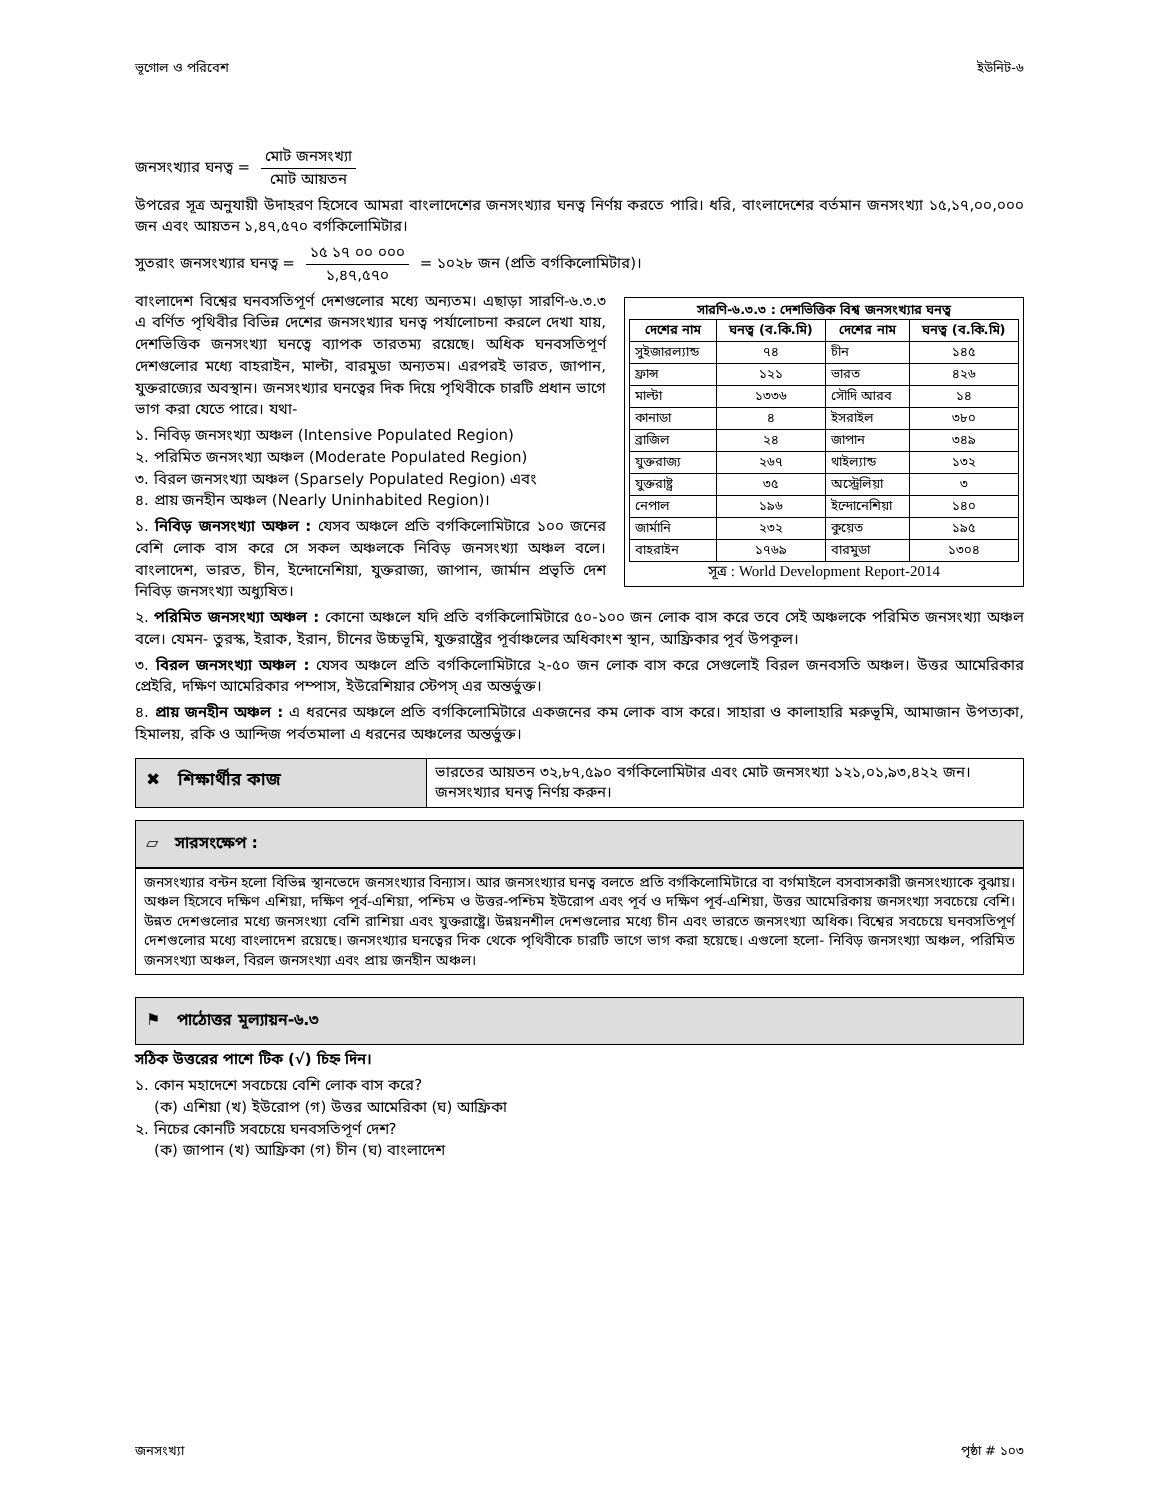ভূগোল ও পরিবেশ ইউনিট-৬
জনসংখ্যার ঘনত্ব = মোট জনসংখ্যা মোট আয়তন
উপরের সূত্র অনুযায়ী উদাহরণ হিসেবে আমরা বাংলাদেশের জনসংখ্যার ঘনত্ব নির্ণয় করতে পারি। ধরি, বাংলাদেশের বর্তমান জনসংখ্যা ১৫,১৭,০০,০০০ জন এবং আয়তন ১,৪৭,৫৭০ বর্গকিলোমিটার।
সুতরাং জনসংখ্যার ঘনত্ব = ১৫ ১৭ ০০ ০০০ ১,৪৭,৫৭০ = ১০২৮ জন (প্রতি বর্গকিলোমিটার)।
সারণি-৬.৩.৩ : দেশভিত্তিক বিশ্ব জনসংখ্যার ঘনত্ব
| দেশের নাম | ঘনত্ব (ব.কি.মি) | দেশের নাম | ঘনত্ব (ব.কি.মি) |
| --- | --- | --- | --- |
| সুইজারল্যান্ড | ৭৪ | চীন | ১৪৫ |
| ফ্রান্স | ১২১ | ভারত | ৪২৬ |
| মাল্টা | ১৩৩৬ | সৌদি আরব | ১৪ |
| কানাডা | ৪ | ইসরাইল | ৩৮০ |
| ব্রাজিল | ২৪ | জাপান | ৩৪৯ |
| যুক্তরাজ্য | ২৬৭ | থাইল্যান্ড | ১৩২ |
| যুক্তরাষ্ট্র | ৩৫ | অস্ট্রেলিয়া | ৩ |
| নেপাল | ১৯৬ | ইন্দোনেশিয়া | ১৪০ |
| জার্মানি | ২৩২ | কুয়েত | ১৯৫ |
| বাহরাইন | ১৭৬৯ | বারমুডা | ১৩০৪ |
সূত্র : World Development Report-2014
বাংলাদেশ বিশ্বের ঘনবসতিপূর্ণ দেশগুলোর মধ্যে অন্যতম। এছাড়া সারণি-৬.৩.৩ এ বর্ণিত পৃথিবীর বিভিন্ন দেশের জনসংখ্যার ঘনত্ব পর্যালোচনা করলে দেখা যায়, দেশভিত্তিক জনসংখ্যা ঘনত্বে ব্যাপক তারতম্য রয়েছে। অধিক ঘনবসতিপূর্ণ দেশগুলোর মধ্যে বাহরাইন, মাল্টা, বারমুডা অন্যতম। এরপরই ভারত, জাপান, যুক্তরাজ্যের অবস্থান। জনসংখ্যার ঘনত্বের দিক দিয়ে পৃথিবীকে চারটি প্রধান ভাগে ভাগ করা যেতে পারে। যথা-
১. নিবিড় জনসংখ্যা অঞ্চল (Intensive Populated Region)
২. পরিমিত জনসংখ্যা অঞ্চল (Moderate Populated Region)
৩. বিরল জনসংখ্যা অঞ্চল (Sparsely Populated Region) এবং
৪. প্রায় জনহীন অঞ্চল (Nearly Uninhabited Region)।
১. নিবিড় জনসংখ্যা অঞ্চল : যেসব অঞ্চলে প্রতি বর্গকিলোমিটারে ১০০ জনের বেশি লোক বাস করে সে সকল অঞ্চলকে নিবিড় জনসংখ্যা অঞ্চল বলে। বাংলাদেশ, ভারত, চীন, ইন্দোনেশিয়া, যুক্তরাজ্য, জাপান, জার্মান প্রভৃতি দেশ নিবিড় জনসংখ্যা অধ্যুষিত।
২. পরিমিত জনসংখ্যা অঞ্চল : কোনো অঞ্চলে যদি প্রতি বর্গকিলোমিটারে ৫০-১০০ জন লোক বাস করে তবে সেই অঞ্চলকে পরিমিত জনসংখ্যা অঞ্চল বলে। যেমন- তুরস্ক, ইরাক, ইরান, চীনের উচ্চভূমি, যুক্তরাষ্ট্রের পূর্বাঞ্চলের অধিকাংশ স্থান, আফ্রিকার পূর্ব উপকূল।
৩. বিরল জনসংখ্যা অঞ্চল : যেসব অঞ্চলে প্রতি বর্গকিলোমিটারে ২-৫০ জন লোক বাস করে সেগুলোই বিরল জনবসতি অঞ্চল। উত্তর আমেরিকার প্রেইরি, দক্ষিণ আমেরিকার পম্পাস, ইউরেশিয়ার স্টেপস্ এর অন্তর্ভুক্ত।
৪. প্রায় জনহীন অঞ্চল : এ ধরনের অঞ্চলে প্রতি বর্গকিলোমিটারে একজনের কম লোক বাস করে। সাহারা ও কালাহারি মরুভূমি, আমাজান উপত্যকা, হিমালয়, রকি ও আন্দিজ পর্বতমালা এ ধরনের অঞ্চলের অন্তর্ভুক্ত।
✖ শিক্ষার্থীর কাজ
ভারতের আয়তন ৩২,৮৭,৫৯০ বর্গকিলোমিটার এবং মোট জনসংখ্যা ১২১,০১,৯৩,৪২২ জন। জনসংখ্যার ঘনত্ব নির্ণয় করুন।
▱ সারসংক্ষেপ :
জনসংখ্যার বন্টন হলো বিভিন্ন স্থানভেদে জনসংখ্যার বিন্যাস। আর জনসংখ্যার ঘনত্ব বলতে প্রতি বর্গকিলোমিটারে বা বর্গমাইলে বসবাসকারী জনসংখ্যাকে বুঝায়। অঞ্চল হিসেবে দক্ষিণ এশিয়া, দক্ষিণ পূর্ব-এশিয়া, পশ্চিম ও উত্তর-পশ্চিম ইউরোপ এবং পূর্ব ও দক্ষিণ পূর্ব-এশিয়া, উত্তর আমেরিকায় জনসংখ্যা সবচেয়ে বেশি। উন্নত দেশগুলোর মধ্যে জনসংখ্যা বেশি রাশিয়া এবং যুক্তরাষ্ট্রে। উন্নয়নশীল দেশগুলোর মধ্যে চীন এবং ভারতে জনসংখ্যা অধিক। বিশ্বের সবচেয়ে ঘনবসতিপূর্ণ দেশগুলোর মধ্যে বাংলাদেশ রয়েছে। জনসংখ্যার ঘনত্বের দিক থেকে পৃথিবীকে চারটি ভাগে ভাগ করা হয়েছে। এগুলো হলো- নিবিড় জনসংখ্যা অঞ্চল, পরিমিত জনসংখ্যা অঞ্চল, বিরল জনসংখ্যা এবং প্রায় জনহীন অঞ্চল।
⚑ পাঠোত্তর মূল্যায়ন-৬.৩
সঠিক উত্তরের পাশে টিক (√) চিহ্ন দিন।
১. কোন মহাদেশে সবচেয়ে বেশি লোক বাস করে?
(ক) এশিয়া (খ) ইউরোপ (গ) উত্তর আমেরিকা (ঘ) আফ্রিকা
২. নিচের কোনটি সবচেয়ে ঘনবসতিপূর্ণ দেশ?
(ক) জাপান (খ) আফ্রিকা (গ) চীন (ঘ) বাংলাদেশ
জনসংখ্যা পৃষ্ঠা # ১০৩